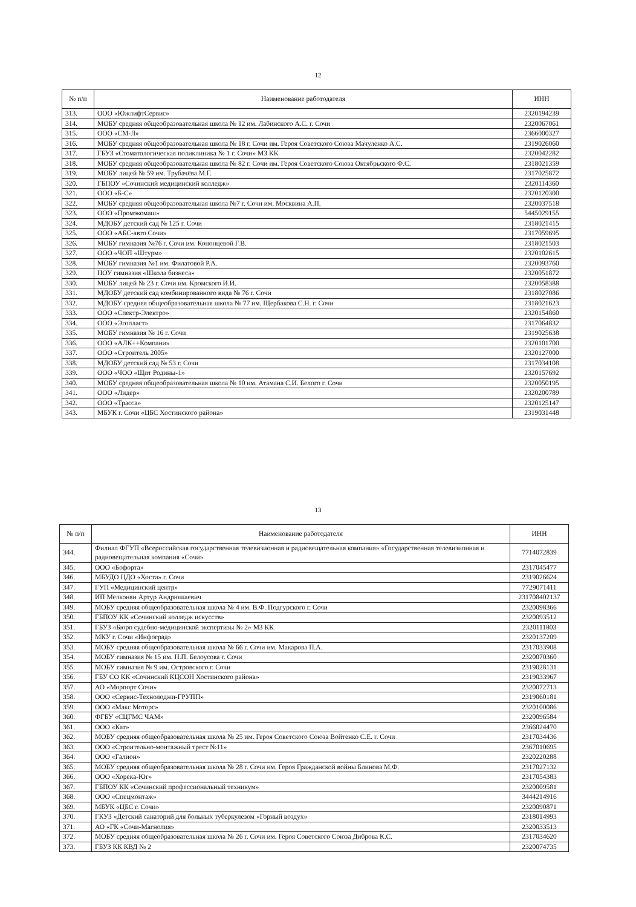12
| № п/п | Наименование работодателя | ИНН |
| --- | --- | --- |
| 313. | ООО «ЮжлифтСервис» | 2320194239 |
| 314. | МОБУ средняя общеобразовательная школа № 12 им. Лабинского А.С. г. Сочи | 2320067061 |
| 315. | ООО «СМ-Л» | 2366000327 |
| 316. | МОБУ средняя общеобразовательная школа № 18 г. Сочи им. Героя Советского Союза Мачуленко А.С. | 2319026060 |
| 317. | ГБУЗ «Стоматологическая поликлиника № 1 г. Сочи» МЗ КК | 2320042282 |
| 318. | МОБУ средняя общеобразовательная школа № 82 г. Сочи им. Героя Советского Союза Октябрьского Ф.С. | 2318021359 |
| 319. | МОБУ лицей № 59 им. Трубачёва М.Г. | 2317025872 |
| 320. | ГБПОУ «Сочинский медицинский колледж» | 2320114360 |
| 321. | ООО «Б-С» | 2320120300 |
| 322. | МОБУ средняя общеобразовательная школа №7 г. Сочи им. Москвина А.П. | 2320037518 |
| 323. | ООО «Промэкомаш» | 5445029155 |
| 324. | МДОБУ детский сад № 125 г. Сочи | 2318021415 |
| 325. | ООО «АБС-авто Сочи» | 2317059695 |
| 326. | МОБУ гимназия №76 г. Сочи им. Кононцевой Г.В. | 2318021503 |
| 327. | ООО «ЧОП «Штурм» | 2320102615 |
| 328. | МОБУ гимназия №1 им. Филатовой Р.А. | 2320093760 |
| 329. | НОУ гимназия «Школа бизнеса» | 2320051872 |
| 330. | МОБУ лицей № 23 г. Сочи им. Кромского И.И. | 2320058388 |
| 331. | МДОБУ детский сад комбинированного вида № 76 г. Сочи | 2318027086 |
| 332. | МДОБУ средняя общеобразовательная школа № 77 им. Щербакова С.Н. г. Сочи | 2318021623 |
| 333. | ООО «Спектр-Электро» | 2320154860 |
| 334. | ООО «Эгопласт» | 2317064832 |
| 335. | МОБУ гимназия № 16 г. Сочи | 2319025638 |
| 336. | ООО «АЛК++Компани» | 2320101700 |
| 337. | ООО «Строитель 2005» | 2320127000 |
| 338. | МДОБУ детский сад № 53 г. Сочи | 2317034108 |
| 339. | ООО «ЧОО «Щит Родины-1» | 2320157692 |
| 340. | МОБУ средняя общеобразовательная школа № 10 им. Атамана С.И. Белого г. Сочи | 2320050195 |
| 341. | ООО «Лидер» | 2320200789 |
| 342. | ООО «Трасса» | 2320125147 |
| 343. | МБУК г. Сочи «ЦБС Хостинского района» | 2319031448 |
13
| № п/п | Наименование работодателя | ИНН |
| --- | --- | --- |
| 344. | Филиал ФГУП «Всероссийская государственная телевизионная и радиовещательная компания» «Государственная телевизионная и радиовещательная компания «Сочи» | 7714072839 |
| 345. | ООО «Бофорта» | 2317045477 |
| 346. | МБУДО ЦДО «Хоста» г. Сочи | 2319026624 |
| 347. | ГУП «Медицинский центр» | 7729071411 |
| 348. | ИП Мелконян Артур Андрюшаевич | 231708402137 |
| 349. | МОБУ средняя общеобразовательная школа № 4 им. В.Ф. Подгурского г. Сочи | 2320098366 |
| 350. | ГБПОУ КК «Сочинский колледж искусств» | 2320093512 |
| 351. | ГБУЗ «Бюро судебно-медицинской экспертизы № 2» МЗ КК | 2320111803 |
| 352. | МКУ г. Сочи «Инфоград» | 2320137209 |
| 353. | МОБУ средняя общеобразовательная школа № 66 г. Сочи им. Макарова П.А. | 2317033908 |
| 354. | МОБУ гимназия № 15 им. Н.П. Белоусова г. Сочи | 2320070360 |
| 355. | МОБУ гимназия № 9 им. Островского г. Сочи | 2319028131 |
| 356. | ГБУ СО КК «Сочинский КЦСОН Хостинского района» | 2319033967 |
| 357. | АО «Морпорт Сочи» | 2320072713 |
| 358. | ООО «Сервис-Технолоджи-ГРУПП» | 2319060181 |
| 359. | ООО «Макс Моторс» | 2320100086 |
| 360. | ФГБУ «СЦГМС ЧАМ» | 2320096584 |
| 361. | ООО «Кат» | 2366024470 |
| 362. | МОБУ средняя общеобразовательная школа № 25 им. Героя Советского Союза Войтенко С.Е. г. Сочи | 2317034436 |
| 363. | ООО «Строительно-монтажный трест №11» | 2367010695 |
| 364. | ООО «Галион» | 2320220288 |
| 365. | МОБУ средняя общеобразовательная школа № 28 г. Сочи им. Героя Гражданской войны Блинова М.Ф. | 2317027132 |
| 366. | ООО «Хорека-Юг» | 2317054383 |
| 367. | ГБПОУ КК «Сочинский профессиональный техникум» | 2320009581 |
| 368. | ООО «Спецмонтаж» | 3444214916 |
| 369. | МБУК «ЦБС г. Сочи» | 2320090871 |
| 370. | ГКУЗ «Детский санаторий для больных туберкулезом «Горный воздух» | 2318014993 |
| 371. | АО «ГК «Сочи-Магнолия» | 2320033513 |
| 372. | МОБУ средняя общеобразовательная школа № 26 г. Сочи им. Героя Советского Союза Диброва К.С. | 2317034620 |
| 373. | ГБУЗ КК КВД № 2 | 2320074735 |